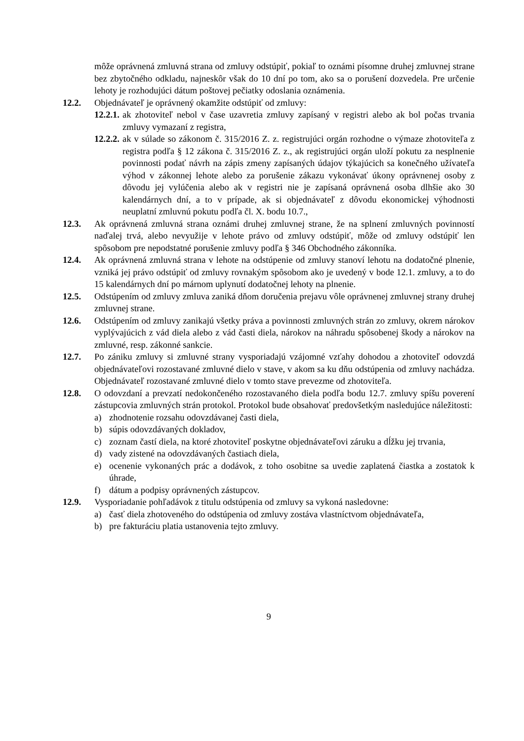môže oprávnená zmluvná strana od zmluvy odstúpiť, pokiaľ to oznámi písomne druhej zmluvnej strane bez zbytočného odkladu, najneskôr však do 10 dní po tom, ako sa o porušení dozvedela. Pre určenie lehoty je rozhodujúci dátum poštovej pečiatky odoslania oznámenia.
12.2. Objednávateľ je oprávnený okamžite odstúpiť od zmluvy:
12.2.1.
ak zhotoviteľ nebol v čase uzavretia zmluvy zapísaný v registri alebo ak bol počas trvania zmluvy vymazaní z registra,
12.2.2.
ak v súlade so zákonom č. 315/2016 Z. z. registrujúci orgán rozhodne o výmaze zhotoviteľa z registra podľa § 12 zákona č. 315/2016 Z. z., ak registrujúci orgán uloží pokutu za nesplnenie povinnosti podať návrh na zápis zmeny zapísaných údajov týkajúcich sa konečného užívateľa výhod v zákonnej lehote alebo za porušenie zákazu vykonávať úkony oprávnenej osoby z dôvodu jej vylúčenia alebo ak v registri nie je zapísaná oprávnená osoba dlhšie ako 30 kalendárnych dní, a to v prípade, ak si objednávateľ z dôvodu ekonomickej výhodnosti neuplatní zmluvnú pokutu podľa čl. X. bodu 10.7.,
12.3. Ak oprávnená zmluvná strana oznámi druhej zmluvnej strane, že na splnení zmluvných povinností naďalej trvá, alebo nevyužije v lehote právo od zmluvy odstúpiť, môže od zmluvy odstúpiť len spôsobom pre nepodstatné porušenie zmluvy podľa § 346 Obchodného zákonníka.
12.4. Ak oprávnená zmluvná strana v lehote na odstúpenie od zmluvy stanoví lehotu na dodatočné plnenie, vzniká jej právo odstúpiť od zmluvy rovnakým spôsobom ako je uvedený v bode 12.1. zmluvy, a to do 15 kalendárnych dní po márnom uplynutí dodatočnej lehoty na plnenie.
12.5. Odstúpením od zmluvy zmluva zaniká dňom doručenia prejavu vôle oprávnenej zmluvnej strany druhej zmluvnej strane.
12.6. Odstúpením od zmluvy zanikajú všetky práva a povinnosti zmluvných strán zo zmluvy, okrem nárokov vyplývajúcich z vád diela alebo z vád časti diela, nárokov na náhradu spôsobenej škody a nárokov na zmluvné, resp. zákonné sankcie.
12.7. Po zániku zmluvy si zmluvné strany vysporiadajú vzájomné vzťahy dohodou a zhotoviteľ odovzdá objednávateľovi rozostavané zmluvné dielo v stave, v akom sa ku dňu odstúpenia od zmluvy nachádza. Objednávateľ rozostavané zmluvné dielo v tomto stave prevezme od zhotoviteľa.
12.8. O odovzdaní a prevzatí nedokončeného rozostavaného diela podľa bodu 12.7. zmluvy spíšu poverení zástupcovia zmluvných strán protokol. Protokol bude obsahovať predovšetkým nasledujúce náležitosti:
a) zhodnotenie rozsahu odovzdávanej časti diela,
b) súpis odovzdávaných dokladov,
c) zoznam častí diela, na ktoré zhotoviteľ poskytne objednávateľovi záruku a dĺžku jej trvania,
d) vady zistené na odovzdávaných častiach diela,
e) ocenenie vykonaných prác a dodávok, z toho osobitne sa uvedie zaplatená čiastka a zostatok k úhrade,
f) dátum a podpisy oprávnených zástupcov.
12.9. Vysporiadanie pohľadávok z titulu odstúpenia od zmluvy sa vykoná nasledovne:
a) časť diela zhotoveného do odstúpenia od zmluvy zostáva vlastníctvom objednávateľa,
b) pre fakturáciu platia ustanovenia tejto zmluvy.
9